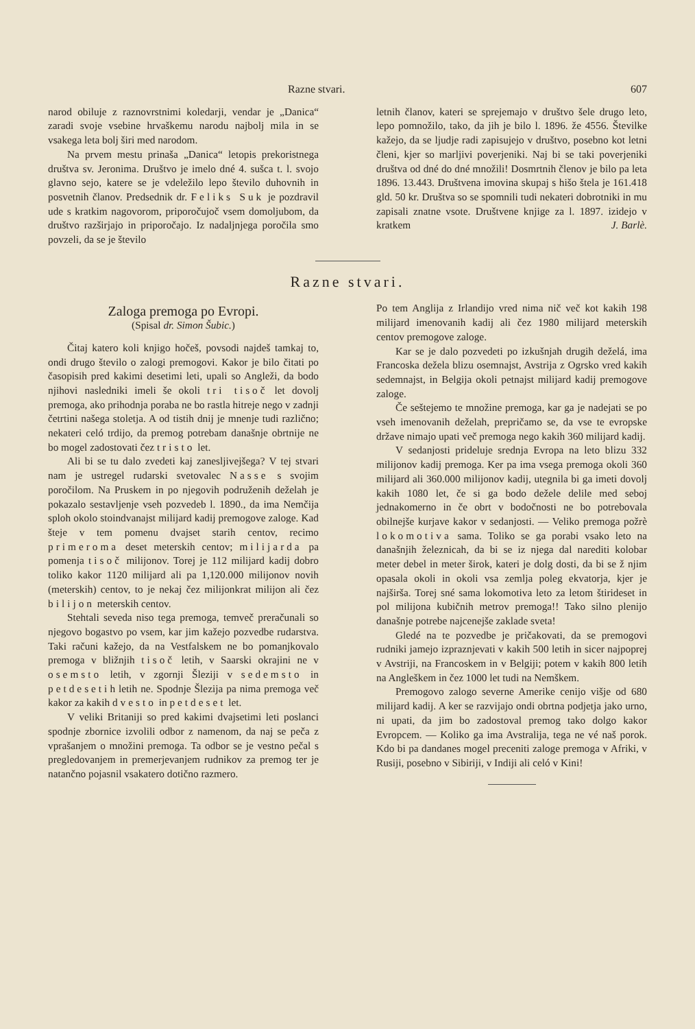Razne stvari. 607
narod obiluje z raznovrstnimi koledarji, vendar je „Danica“ zaradi svoje vsebine hrvaškemu narodu najbolj mila in se vsakega leta bolj širi med narodom.
Na prvem mestu prinaša „Danica“ letopis prekoristnega društva sv. Jeronima. Društvo je imelo dné 4. sušca t. l. svojo glavno sejo, katere se je vdeležilo lepo število duhovnih in posvetnih članov. Predsednik dr. Feliks Suk je pozdravil ude s kratkim nagovorom, priporočujoč vsem domoljubom, da društvo razširjajo in priporočajo. Iz nadaljnjega poročila smo povzeli, da se je število
letnih članov, kateri se sprejemajo v društvo šele drugo leto, lepo pomnožilo, tako, da jih je bilo l. 1896. že 4556. Številke kažejo, da se ljudje radi zapisujejo v društvo, posebno kot letni členi, kjer so marljivi poverjeniki. Naj bi se taki poverjeniki društva od dné do dné množili! Dosmrtnih členov je bilo pa leta 1896. 13.443. Društvena imovina skupaj s hišo štela je 161.418 gld. 50 kr. Društva so se spomnili tudi nekateri dobrotniki in mu zapisali znatne vsote. Društvene knjige za l. 1897. izidejo v kratkem J. Barlè.
Razne stvari.
Zaloga premoga po Evropi.
(Spisal dr. Simon Šubic.)
Čitaj katero koli knjigo hočeš, povsodi najdeš tamkaj to, ondi drugo število o zalogi premogovi. Kakor je bilo čitati po časopisih pred kakimi desetimi leti, upali so Angleži, da bodo njihovi nasledniki imeli še okoli tri tisoč let dovolj premoga, ako prihodnja poraba ne bo rastla hitreje nego v zadnji četrtini našega stoletja. A od tistih dnij je mnenje tudi različno; nekateri celó trdijo, da premog potrebam današnje obrtnije ne bo mogel zadostovati čez tristo let.
Ali bi se tu dalo zvedeti kaj zanesljivejšega? V tej stvari nam je ustregel rudarski svetovalec Nasse s svojim poročilom. Na Pruskem in po njegovih podruženih deželah je pokazalo sestavljenje vseh pozvedeb l. 1890., da ima Nemčija sploh okolo stoindvanajst milijard kadij premogove zaloge. Kad šteje v tem pomenu dvajset starih centov, recimo primeroma deset meterskih centov; milijarda pa pomenja tisoč milijonov. Torej je 112 milijard kadij dobro toliko kakor 1120 milijard ali pa 1,120.000 milijonov novih (meterskih) centov, to je nekaj čez milijonkrat milijon ali čez bilijon meterskih centov.
Stehtali seveda niso tega premoga, temveč preračunali so njegovo bogastvo po vsem, kar jim kažejo pozvedbe rudarstva. Taki računi kažejo, da na Vestfalskem ne bo pomanjkovalo premoga v bližnjih tisoč letih, v Saarski okrajini ne v osemsto letih, v zgornji Šleziji v sedemsto in petdesetih letih ne. Spodnje Šlezija pa nima premoga več kakor za kakih dvesto in petdeset let.
V veliki Britaniji so pred kakimi dvajsetimi leti poslanci spodnje zbornice izvolili odbor z namenom, da naj se peča z vprašanjem o množini premoga. Ta odbor se je vestno pečal s pregledovanjem in premerjevanjem rudnikov za premog ter je natančno pojasnil vsakatero dotično razmero.
Po tem Anglija z Irlandijo vred nima nič več kot kakih 198 milijard imenovanih kadij ali čez 1980 milijard meterskih centov premogove zaloge.
Kar se je dalo pozvedeti po izkušnjah drugih deželá, ima Francoska dežela blizu osemnajst, Avstrija z Ogrsko vred kakih sedemnajst, in Belgija okoli petnajst milijard kadij premogove zaloge.
Če seštejemo te množine premoga, kar ga je nadejati se po vseh imenovanih deželah, prepričamo se, da vse te evropske države nimajo upati več premoga nego kakih 360 milijard kadij.
V sedanjosti prideluje srednja Evropa na leto blizu 332 milijonov kadij premoga. Ker pa ima vsega premoga okoli 360 milijard ali 360.000 milijonov kadij, utegnila bi ga imeti dovolj kakih 1080 let, če si ga bodo dežele delile med seboj jednakomerno in če obrt v bodočnosti ne bo potrebovala obilnejše kurjave kakor v sedanjosti. — Veliko premoga požrè lokomotiva sama. Toliko se ga porabi vsako leto na današnjih železnicah, da bi se iz njega dal narediti kolobar meter debel in meter širok, kateri je dolg dosti, da bi se ž njim opasala okoli in okoli vsa zemlja poleg ekvatorja, kjer je najširša. Torej sné sama lokomotiva leto za letom štirideset in pol milijona kubičnih metrov premoga!! Tako silno plenijo današnje potrebe najcenejše zaklade sveta!
Gledé na te pozvedbe je pričakovati, da se premogovi rudniki jamejo izpraznjevati v kakih 500 letih in sicer najpoprej v Avstriji, na Francoskem in v Belgiji; potem v kakih 800 letih na Angleškem in čez 1000 let tudi na Nemškem.
Premogovo zalogo severne Amerike cenijo višje od 680 milijard kadij. A ker se razvijajo ondi obrtna podjetja jako urno, ni upati, da jim bo zadostoval premog tako dolgo kakor Evropcem. — Koliko ga ima Avstralija, tega ne vé naš porok. Kdo bi pa dandanes mogel preceniti zaloge premoga v Afriki, v Rusiji, posebno v Sibiriji, v Indiji ali celó v Kini!